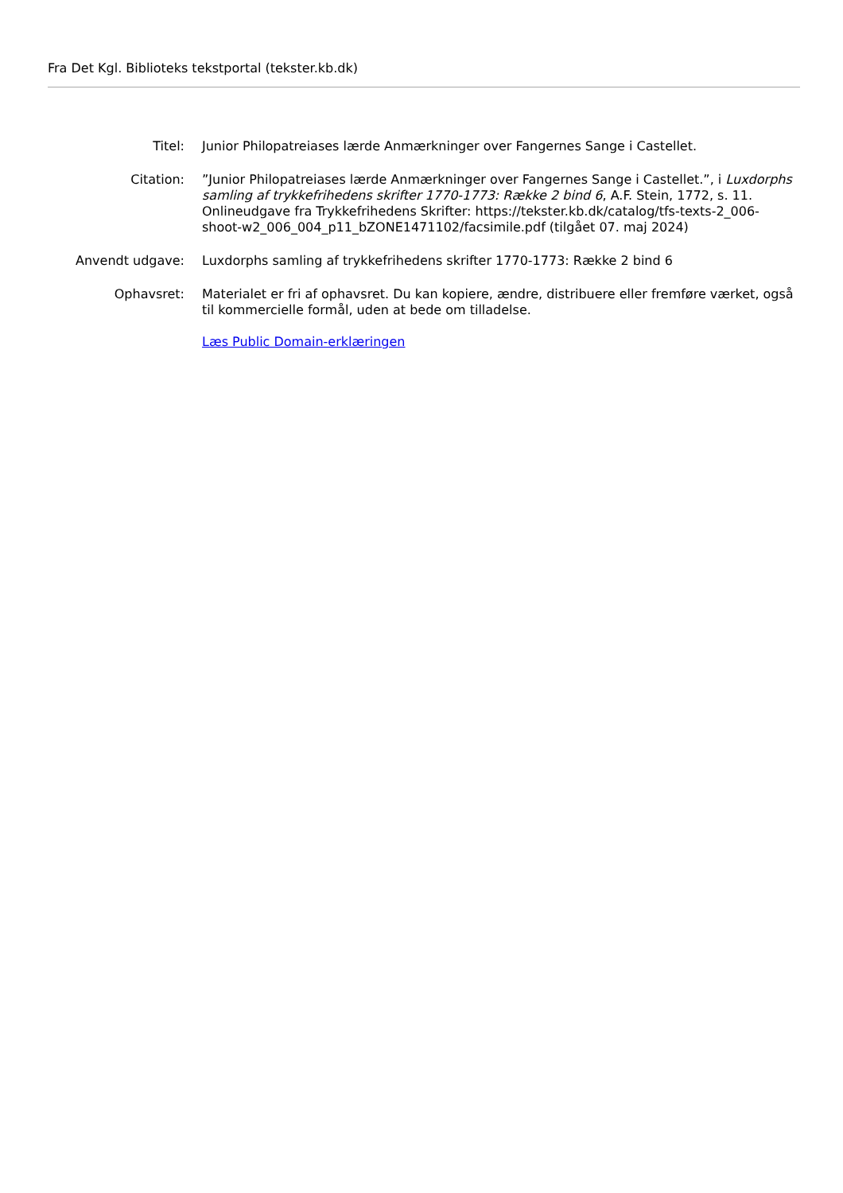Fra Det Kgl. Biblioteks tekstportal (tekster.kb.dk)
Titel: Junior Philopatreiases lærde Anmærkninger over Fangernes Sange i Castellet.
Citation: ”Junior Philopatreiases lærde Anmærkninger over Fangernes Sange i Castellet.”, i Luxdorphs samling af trykkefrihedens skrifter 1770-1773: Række 2 bind 6, A.F. Stein, 1772, s. 11. Onlineudgave fra Trykkefrihedens Skrifter: https://tekster.kb.dk/catalog/tfs-texts-2_006-shoot-w2_006_004_p11_bZONE1471102/facsimile.pdf (tilgået 07. maj 2024)
Anvendt udgave: Luxdorphs samling af trykkefrihedens skrifter 1770-1773: Række 2 bind 6
Ophavsret: Materialet er fri af ophavsret. Du kan kopiere, ændre, distribuere eller fremføre værket, også til kommercielle formål, uden at bede om tilladelse.
Læs Public Domain-erklæringen